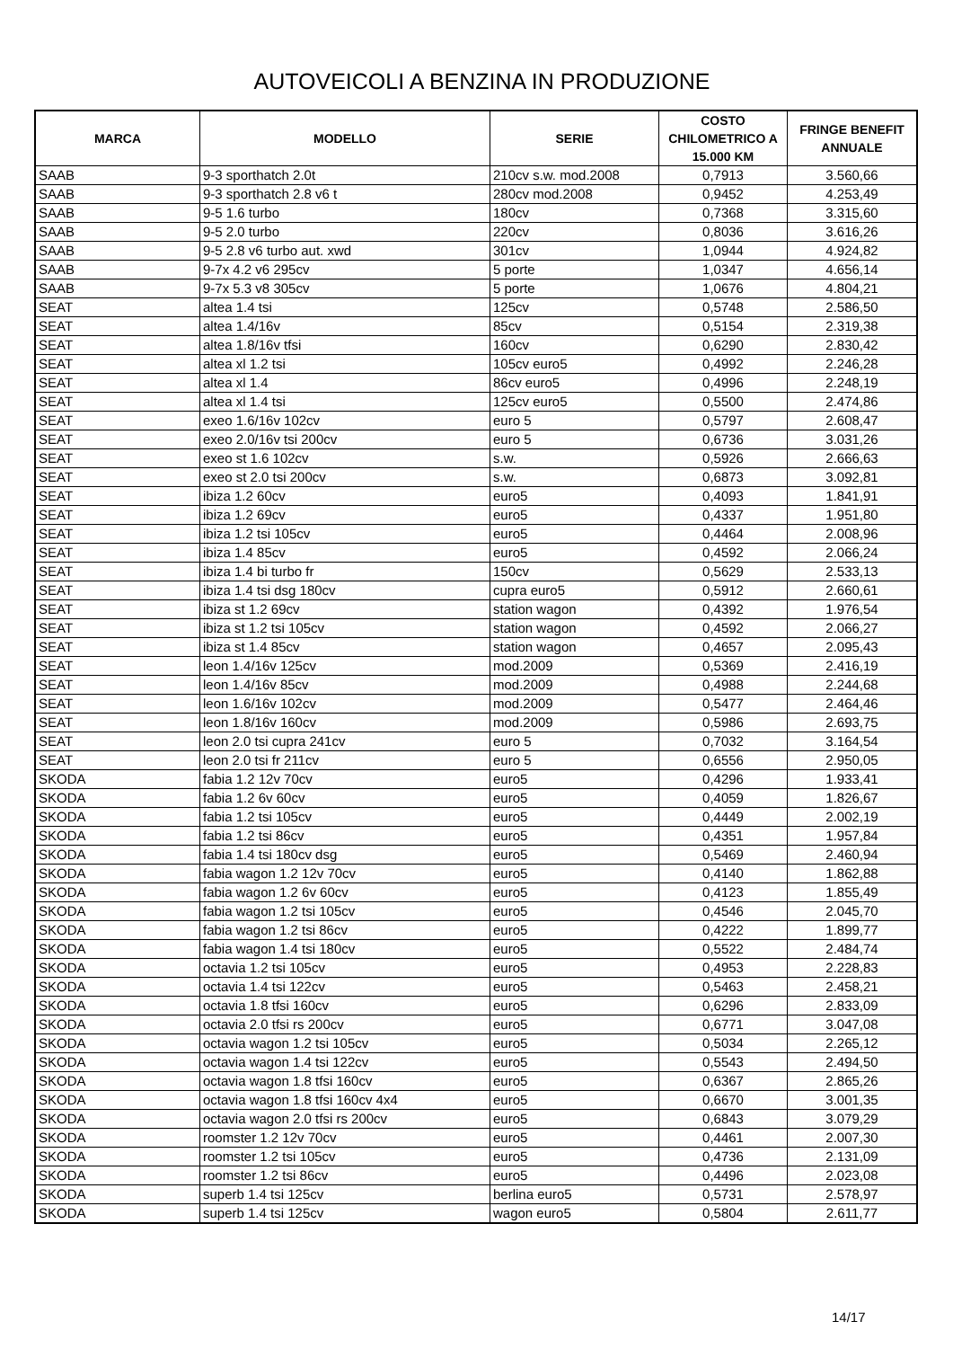AUTOVEICOLI A BENZINA IN PRODUZIONE
| MARCA | MODELLO | SERIE | COSTO CHILOMETRICO A 15.000 KM | FRINGE BENEFIT ANNUALE |
| --- | --- | --- | --- | --- |
| SAAB | 9-3 sporthatch 2.0t | 210cv s.w. mod.2008 | 0,7913 | 3.560,66 |
| SAAB | 9-3 sporthatch 2.8 v6 t | 280cv mod.2008 | 0,9452 | 4.253,49 |
| SAAB | 9-5 1.6 turbo | 180cv | 0,7368 | 3.315,60 |
| SAAB | 9-5 2.0 turbo | 220cv | 0,8036 | 3.616,26 |
| SAAB | 9-5 2.8 v6 turbo aut. xwd | 301cv | 1,0944 | 4.924,82 |
| SAAB | 9-7x 4.2 v6 295cv | 5 porte | 1,0347 | 4.656,14 |
| SAAB | 9-7x 5.3 v8 305cv | 5 porte | 1,0676 | 4.804,21 |
| SEAT | altea 1.4 tsi | 125cv | 0,5748 | 2.586,50 |
| SEAT | altea 1.4/16v | 85cv | 0,5154 | 2.319,38 |
| SEAT | altea 1.8/16v tfsi | 160cv | 0,6290 | 2.830,42 |
| SEAT | altea xl 1.2 tsi | 105cv euro5 | 0,4992 | 2.246,28 |
| SEAT | altea xl 1.4 | 86cv euro5 | 0,4996 | 2.248,19 |
| SEAT | altea xl 1.4 tsi | 125cv euro5 | 0,5500 | 2.474,86 |
| SEAT | exeo 1.6/16v 102cv | euro 5 | 0,5797 | 2.608,47 |
| SEAT | exeo 2.0/16v tsi 200cv | euro 5 | 0,6736 | 3.031,26 |
| SEAT | exeo st 1.6 102cv | s.w. | 0,5926 | 2.666,63 |
| SEAT | exeo st 2.0 tsi 200cv | s.w. | 0,6873 | 3.092,81 |
| SEAT | ibiza 1.2 60cv | euro5 | 0,4093 | 1.841,91 |
| SEAT | ibiza 1.2 69cv | euro5 | 0,4337 | 1.951,80 |
| SEAT | ibiza 1.2 tsi 105cv | euro5 | 0,4464 | 2.008,96 |
| SEAT | ibiza 1.4 85cv | euro5 | 0,4592 | 2.066,24 |
| SEAT | ibiza 1.4 bi turbo fr | 150cv | 0,5629 | 2.533,13 |
| SEAT | ibiza 1.4 tsi dsg 180cv | cupra euro5 | 0,5912 | 2.660,61 |
| SEAT | ibiza st 1.2 69cv | station wagon | 0,4392 | 1.976,54 |
| SEAT | ibiza st 1.2 tsi 105cv | station wagon | 0,4592 | 2.066,27 |
| SEAT | ibiza st 1.4 85cv | station wagon | 0,4657 | 2.095,43 |
| SEAT | leon 1.4/16v 125cv | mod.2009 | 0,5369 | 2.416,19 |
| SEAT | leon 1.4/16v 85cv | mod.2009 | 0,4988 | 2.244,68 |
| SEAT | leon 1.6/16v 102cv | mod.2009 | 0,5477 | 2.464,46 |
| SEAT | leon 1.8/16v 160cv | mod.2009 | 0,5986 | 2.693,75 |
| SEAT | leon 2.0 tsi cupra 241cv | euro 5 | 0,7032 | 3.164,54 |
| SEAT | leon 2.0 tsi fr 211cv | euro 5 | 0,6556 | 2.950,05 |
| SKODA | fabia 1.2 12v 70cv | euro5 | 0,4296 | 1.933,41 |
| SKODA | fabia 1.2 6v 60cv | euro5 | 0,4059 | 1.826,67 |
| SKODA | fabia 1.2 tsi 105cv | euro5 | 0,4449 | 2.002,19 |
| SKODA | fabia 1.2 tsi 86cv | euro5 | 0,4351 | 1.957,84 |
| SKODA | fabia 1.4 tsi 180cv dsg | euro5 | 0,5469 | 2.460,94 |
| SKODA | fabia wagon 1.2 12v 70cv | euro5 | 0,4140 | 1.862,88 |
| SKODA | fabia wagon 1.2 6v 60cv | euro5 | 0,4123 | 1.855,49 |
| SKODA | fabia wagon 1.2 tsi 105cv | euro5 | 0,4546 | 2.045,70 |
| SKODA | fabia wagon 1.2 tsi 86cv | euro5 | 0,4222 | 1.899,77 |
| SKODA | fabia wagon 1.4 tsi 180cv | euro5 | 0,5522 | 2.484,74 |
| SKODA | octavia 1.2 tsi 105cv | euro5 | 0,4953 | 2.228,83 |
| SKODA | octavia 1.4 tsi 122cv | euro5 | 0,5463 | 2.458,21 |
| SKODA | octavia 1.8 tfsi 160cv | euro5 | 0,6296 | 2.833,09 |
| SKODA | octavia 2.0 tfsi rs 200cv | euro5 | 0,6771 | 3.047,08 |
| SKODA | octavia wagon 1.2 tsi 105cv | euro5 | 0,5034 | 2.265,12 |
| SKODA | octavia wagon 1.4 tsi 122cv | euro5 | 0,5543 | 2.494,50 |
| SKODA | octavia wagon 1.8 tfsi 160cv | euro5 | 0,6367 | 2.865,26 |
| SKODA | octavia wagon 1.8 tfsi 160cv 4x4 | euro5 | 0,6670 | 3.001,35 |
| SKODA | octavia wagon 2.0 tfsi rs 200cv | euro5 | 0,6843 | 3.079,29 |
| SKODA | roomster 1.2 12v 70cv | euro5 | 0,4461 | 2.007,30 |
| SKODA | roomster 1.2 tsi 105cv | euro5 | 0,4736 | 2.131,09 |
| SKODA | roomster 1.2 tsi 86cv | euro5 | 0,4496 | 2.023,08 |
| SKODA | superb 1.4 tsi 125cv | berlina euro5 | 0,5731 | 2.578,97 |
| SKODA | superb 1.4 tsi 125cv | wagon euro5 | 0,5804 | 2.611,77 |
14/17